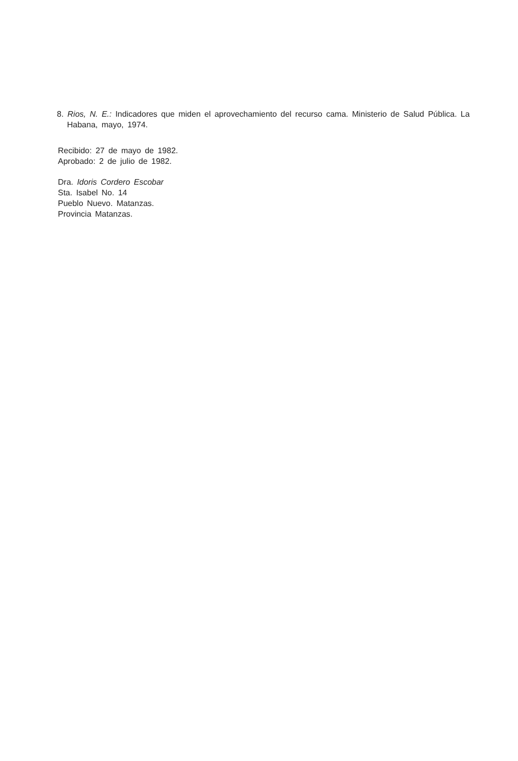8. Rios, N. E.: Indicadores que miden el aprovechamiento del recurso cama. Ministerio de Salud Pública. La Habana, mayo, 1974.
Recibido: 27 de mayo de 1982.
Aprobado: 2 de julio de 1982.
Dra. Idoris Cordero Escobar
Sta. Isabel No. 14
Pueblo Nuevo. Matanzas.
Provincia Matanzas.